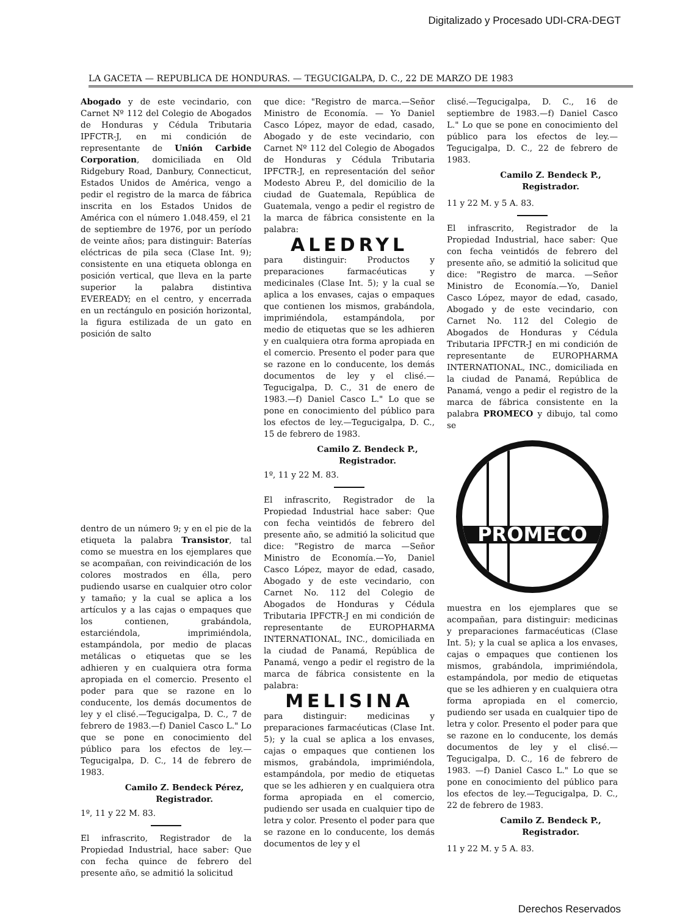Digitalizado y Procesado UDI-CRA-DEGT
LA GACETA — REPUBLICA DE HONDURAS. — TEGUCIGALPA, D. C., 22 DE MARZO DE 1983
Abogado y de este vecindario, con Carnet Nº 112 del Colegio de Abogados de Honduras y Cédula Tributaria IPFCTR-J, en mi condición de representante de Unión Carbide Corporation, domiciliada en Old Ridgebury Road, Danbury, Connecticut, Estados Unidos de América, vengo a pedir el registro de la marca de fábrica inscrita en los Estados Unidos de América con el número 1.048.459, el 21 de septiembre de 1976, por un período de veinte años; para distinguir: Baterías eléctricas de pila seca (Clase Int. 9); consistente en una etiqueta oblonga en posición vertical, que lleva en la parte superior la palabra distintiva EVEREADY; en el centro, y encerrada en un rectángulo en posición horizontal, la figura estilizada de un gato en posición de salto
dentro de un número 9; y en el pie de la etiqueta la palabra Transistor, tal como se muestra en los ejemplares que se acompañan, con reivindicación de los colores mostrados en élla, pero pudiendo usarse en cualquier otro color y tamaño; y la cual se aplica a los artículos y a las cajas o empaques que los contienen, grabándola, estarciéndola, imprimiéndola, estampándola, por medio de placas metálicas o etiquetas que se les adhieren y en cualquiera otra forma apropiada en el comercio. Presento el poder para que se razone en lo conducente, los demás documentos de ley y el clisé.—Tegucigalpa, D. C., 7 de febrero de 1983.—f) Daniel Casco L." Lo que se pone en conocimiento del público para los efectos de ley.—Tegucigalpa, D. C., 14 de febrero de 1983.
Camilo Z. Bendeck Pérez,
Registrador.
1º, 11 y 22 M. 83.
El infrascrito, Registrador de la Propiedad Industrial, hace saber: Que con fecha quince de febrero del presente año, se admitió la solicitud
que dice: "Registro de marca.—Señor Ministro de Economía. — Yo Daniel Casco López, mayor de edad, casado, Abogado y de este vecindario, con Carnet Nº 112 del Colegio de Abogados de Honduras y Cédula Tributaria IPFCTR-J, en representación del señor Modesto Abreu P., del domicilio de la ciudad de Guatemala, República de Guatemala, vengo a pedir el registro de la marca de fábrica consistente en la palabra:
ALEDRYL
para distinguir: Productos y preparaciones farmacéuticas y medicinales (Clase Int. 5); y la cual se aplica a los envases, cajas o empaques que contienen los mismos, grabándola, imprimiéndola, estampándola, por medio de etiquetas que se les adhieren y en cualquiera otra forma apropiada en el comercio. Presento el poder para que se razone en lo conducente, los demás documentos de ley y el clisé.—Tegucigalpa, D. C., 31 de enero de 1983.—f) Daniel Casco L." Lo que se pone en conocimiento del público para los efectos de ley.—Tegucigalpa, D. C., 15 de febrero de 1983.
Camilo Z. Bendeck P.,
Registrador.
1º, 11 y 22 M. 83.
El infrascrito, Registrador de la Propiedad Industrial hace saber: Que con fecha veintidós de febrero del presente año, se admitió la solicitud que dice: "Registro de marca —Señor Ministro de Economía.—Yo, Daniel Casco López, mayor de edad, casado, Abogado y de este vecindario, con Carnet No. 112 del Colegio de Abogados de Honduras y Cédula Tributaria IPFCTR-J en mi condición de representante de EUROPHARMA INTERNATIONAL, INC., domiciliada en la ciudad de Panamá, República de Panamá, vengo a pedir el registro de la marca de fábrica consistente en la palabra:
MELISINA
para distinguir: medicinas y preparaciones farmacéuticas (Clase Int. 5); y la cual se aplica a los envases, cajas o empaques que contienen los mismos, grabándola, imprimiéndola, estampándola, por medio de etiquetas que se les adhieren y en cualquiera otra forma apropiada en el comercio, pudiendo ser usada en cualquier tipo de letra y color. Presento el poder para que se razone en lo conducente, los demás documentos de ley y el
clisé.—Tegucigalpa, D. C., 16 de septiembre de 1983.—f) Daniel Casco L." Lo que se pone en conocimiento del público para los efectos de ley.—Tegucigalpa, D. C., 22 de febrero de 1983.
Camilo Z. Bendeck P.,
Registrador.
11 y 22 M. y 5 A. 83.
El infrascrito, Registrador de la Propiedad Industrial, hace saber: Que con fecha veintidós de febrero del presente año, se admitió la solicitud que dice: "Registro de marca. —Señor Ministro de Economía.—Yo, Daniel Casco López, mayor de edad, casado, Abogado y de este vecindario, con Carnet No. 112 del Colegio de Abogados de Honduras y Cédula Tributaria IPFCTR-J en mi condición de representante de EUROPHARMA INTERNATIONAL, INC., domiciliada en la ciudad de Panamá, República de Panamá, vengo a pedir el registro de la marca de fábrica consistente en la palabra PROMECO y dibujo, tal como se
PROMECO
muestra en los ejemplares que se acompañan, para distinguir: medicinas y preparaciones farmacéuticas (Clase Int. 5); y la cual se aplica a los envases, cajas o empaques que contienen los mismos, grabándola, imprimiéndola, estampándola, por medio de etiquetas que se les adhieren y en cualquiera otra forma apropiada en el comercio, pudiendo ser usada en cualquier tipo de letra y color. Presento el poder para que se razone en lo conducente, los demás documentos de ley y el clisé.—Tegucigalpa, D. C., 16 de febrero de 1983. —f) Daniel Casco L." Lo que se pone en conocimiento del público para los efectos de ley.—Tegucigalpa, D. C., 22 de febrero de 1983.
Camilo Z. Bendeck P.,
Registrador.
11 y 22 M. y 5 A. 83.
Derechos Reservados